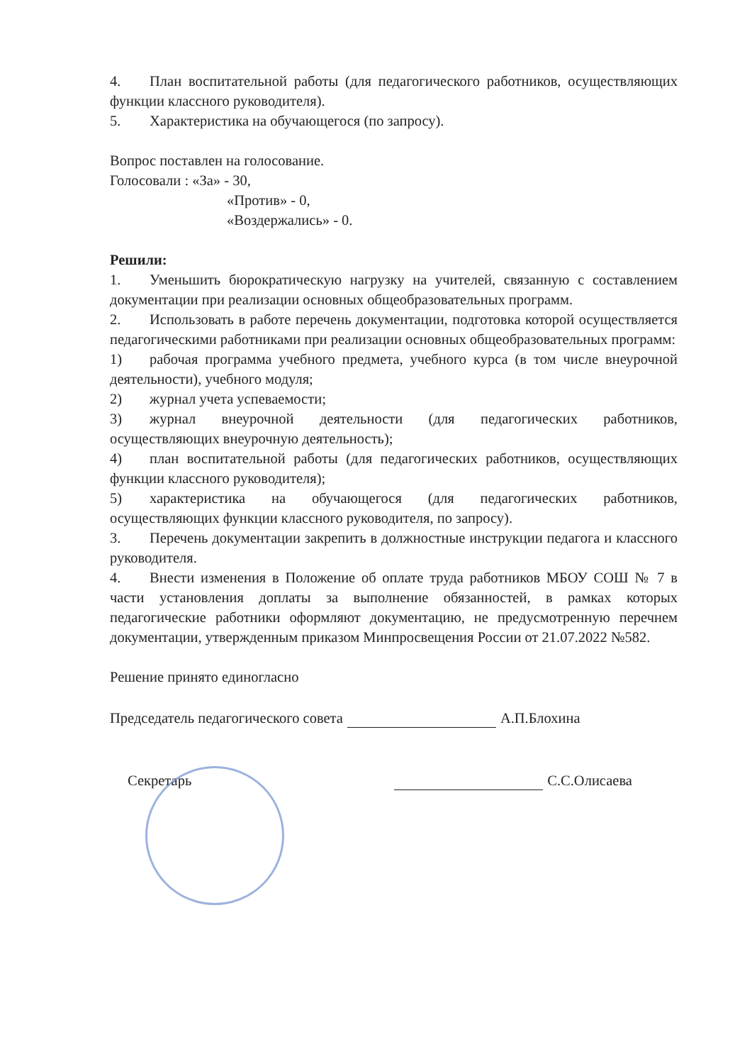4. План воспитательной работы (для педагогического работников, осуществляющих функции классного руководителя).
5. Характеристика на обучающегося (по запросу).
Вопрос поставлен на голосование.
Голосовали : «За» - 30,
«Против» - 0,
«Воздержались» - 0.
Решили:
1. Уменьшить бюрократическую нагрузку на учителей, связанную с составлением документации при реализации основных общеобразовательных программ.
2. Использовать в работе перечень документации, подготовка которой осуществляется педагогическими работниками при реализации основных общеобразовательных программ:
1) рабочая программа учебного предмета, учебного курса (в том числе внеурочной деятельности), учебного модуля;
2) журнал учета успеваемости;
3) журнал внеурочной деятельности (для педагогических работников, осуществляющих внеурочную деятельность);
4) план воспитательной работы (для педагогических работников, осуществляющих функции классного руководителя);
5) характеристика на обучающегося (для педагогических работников, осуществляющих функции классного руководителя, по запросу).
3. Перечень документации закрепить в должностные инструкции педагога и классного руководителя.
4. Внести изменения в Положение об оплате труда работников МБОУ СОШ № 7 в части установления доплаты за выполнение обязанностей, в рамках которых педагогические работники оформляют документацию, не предусмотренную перечнем документации, утвержденным приказом Минпросвещения России от 21.07.2022 №582.
Решение принято единогласно
Председатель педагогического совета А.П.Блохина
Секретарь С.С.Олисаева